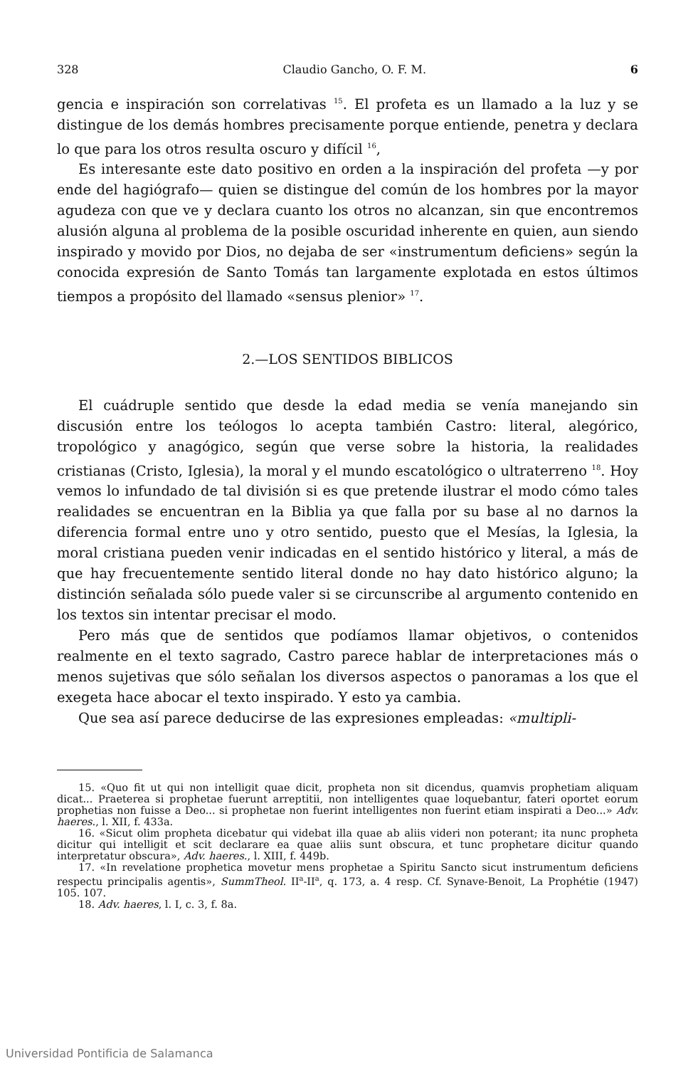328 Claudio Gancho, O. F. M. 6
gencia e inspiración son correlativas <sup>15</sup>. El profeta es un llamado a la luz y se distingue de los demás hombres precisamente porque entiende, penetra y declara lo que para los otros resulta oscuro y difícil <sup>16</sup>,
Es interesante este dato positivo en orden a la inspiración del profeta —y por ende del hagiógrafo— quien se distingue del común de los hombres por la mayor agudeza con que ve y declara cuanto los otros no alcanzan, sin que encontremos alusión alguna al problema de la posible oscuridad inherente en quien, aun siendo inspirado y movido por Dios, no dejaba de ser «instrumentum deficiens» según la conocida expresión de Santo Tomás tan largamente explotada en estos últimos tiempos a propósito del llamado «sensus plenior» <sup>17</sup>.
2.—LOS SENTIDOS BIBLICOS
El cuádruple sentido que desde la edad media se venía manejando sin discusión entre los teólogos lo acepta también Castro: literal, alegórico, tropológico y anagógico, según que verse sobre la historia, la realidades cristianas (Cristo, Iglesia), la moral y el mundo escatológico o ultraterreno <sup>18</sup>. Hoy vemos lo infundado de tal división si es que pretende ilustrar el modo cómo tales realidades se encuentran en la Biblia ya que falla por su base al no darnos la diferencia formal entre uno y otro sentido, puesto que el Mesías, la Iglesia, la moral cristiana pueden venir indicadas en el sentido histórico y literal, a más de que hay frecuentemente sentido literal donde no hay dato histórico alguno; la distinción señalada sólo puede valer si se circunscribe al argumento contenido en los textos sin intentar precisar el modo.
Pero más que de sentidos que podíamos llamar objetivos, o contenidos realmente en el texto sagrado, Castro parece hablar de interpretaciones más o menos sujetivas que sólo señalan los diversos aspectos o panoramas a los que el exegeta hace abocar el texto inspirado. Y esto ya cambia.
Que sea así parece deducirse de las expresiones empleadas: «multipli-
15. «Quo fit ut qui non intelligit quae dicit, propheta non sit dicendus, quamvis prophetiam aliquam dicat... Praeterea si prophetae fuerunt arreptitii, non intelligentes quae loquebantur, fateri oportet eorum prophetias non fuisse a Deo... si prophetae non fuerint intelligentes non fuerint etiam inspirati a Deo...» Adv. haeres., l. XII, f. 433a.
16. «Sicut olim propheta dicebatur qui videbat illa quae ab aliis videri non poterant; ita nunc propheta dicitur qui intelligit et scit declarare ea quae aliis sunt obscura, et tunc prophetare dicitur quando interpretatur obscura», Adv. haeres., l. XIII, f. 449b.
17. «In revelatione prophetica movetur mens prophetae a Spiritu Sancto sicut instrumentum deficiens respectu principalis agentis», SummTheol. II<sup>a</sup>-II<sup>a</sup>, q. 173, a. 4 resp. Cf. Synave-Benoit, La Prophétie (1947) 105. 107.
18. Adv. haeres, l. I, c. 3, f. 8a.
Universidad Pontificia de Salamanca